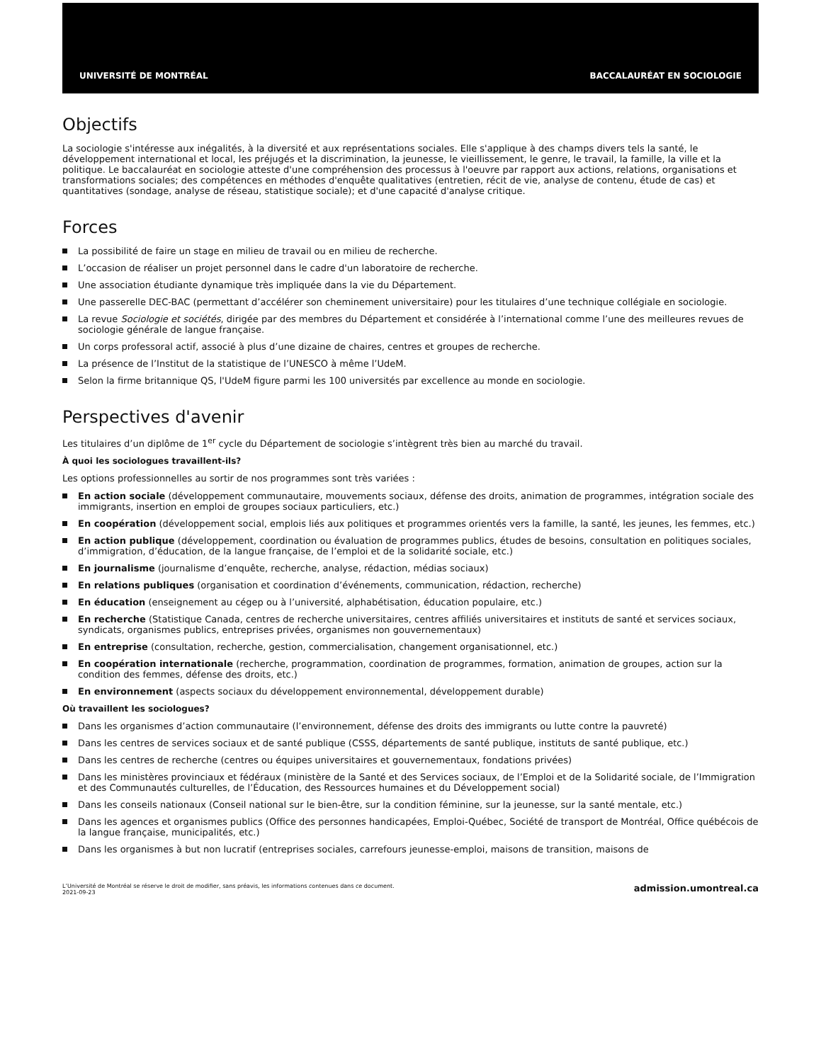UNIVERSITÉ DE MONTRÉAL BACCALAURÉAT EN SOCIOLOGIE
Objectifs
La sociologie s'intéresse aux inégalités, à la diversité et aux représentations sociales. Elle s'applique à des champs divers tels la santé, le développement international et local, les préjugés et la discrimination, la jeunesse, le vieillissement, le genre, le travail, la famille, la ville et la politique. Le baccalauréat en sociologie atteste d'une compréhension des processus à l'oeuvre par rapport aux actions, relations, organisations et transformations sociales; des compétences en méthodes d'enquête qualitatives (entretien, récit de vie, analyse de contenu, étude de cas) et quantitatives (sondage, analyse de réseau, statistique sociale); et d'une capacité d'analyse critique.
Forces
La possibilité de faire un stage en milieu de travail ou en milieu de recherche.
L’occasion de réaliser un projet personnel dans le cadre d'un laboratoire de recherche.
Une association étudiante dynamique très impliquée dans la vie du Département.
Une passerelle DEC-BAC (permettant d’accélérer son cheminement universitaire) pour les titulaires d’une technique collégiale en sociologie.
La revue Sociologie et sociétés, dirigée par des membres du Département et considérée à l’international comme l’une des meilleures revues de sociologie générale de langue française.
Un corps professoral actif, associé à plus d’une dizaine de chaires, centres et groupes de recherche.
La présence de l’Institut de la statistique de l’UNESCO à même l’UdeM.
Selon la firme britannique QS, l'UdeM figure parmi les 100 universités par excellence au monde en sociologie.
Perspectives d'avenir
Les titulaires d’un diplôme de 1<sup>er</sup> cycle du Département de sociologie s’intègrent très bien au marché du travail.
À quoi les sociologues travaillent-ils?
Les options professionnelles au sortir de nos programmes sont très variées :
En action sociale (développement communautaire, mouvements sociaux, défense des droits, animation de programmes, intégration sociale des immigrants, insertion en emploi de groupes sociaux particuliers, etc.)
En coopération (développement social, emplois liés aux politiques et programmes orientés vers la famille, la santé, les jeunes, les femmes, etc.)
En action publique (développement, coordination ou évaluation de programmes publics, études de besoins, consultation en politiques sociales, d’immigration, d’éducation, de la langue française, de l’emploi et de la solidarité sociale, etc.)
En journalisme (journalisme d’enquête, recherche, analyse, rédaction, médias sociaux)
En relations publiques (organisation et coordination d’événements, communication, rédaction, recherche)
En éducation (enseignement au cégep ou à l’université, alphabétisation, éducation populaire, etc.)
En recherche (Statistique Canada, centres de recherche universitaires, centres affiliés universitaires et instituts de santé et services sociaux, syndicats, organismes publics, entreprises privées, organismes non gouvernementaux)
En entreprise (consultation, recherche, gestion, commercialisation, changement organisationnel, etc.)
En coopération internationale (recherche, programmation, coordination de programmes, formation, animation de groupes, action sur la condition des femmes, défense des droits, etc.)
En environnement (aspects sociaux du développement environnemental, développement durable)
Où travaillent les sociologues?
Dans les organismes d’action communautaire (l’environnement, défense des droits des immigrants ou lutte contre la pauvreté)
Dans les centres de services sociaux et de santé publique (CSSS, départements de santé publique, instituts de santé publique, etc.)
Dans les centres de recherche (centres ou équipes universitaires et gouvernementaux, fondations privées)
Dans les ministères provinciaux et fédéraux (ministère de la Santé et des Services sociaux, de l’Emploi et de la Solidarité sociale, de l’Immigration et des Communautés culturelles, de l’Éducation, des Ressources humaines et du Développement social)
Dans les conseils nationaux (Conseil national sur le bien-être, sur la condition féminine, sur la jeunesse, sur la santé mentale, etc.)
Dans les agences et organismes publics (Office des personnes handicapées, Emploi-Québec, Société de transport de Montréal, Office québécois de la langue française, municipalités, etc.)
Dans les organismes à but non lucratif (entreprises sociales, carrefours jeunesse-emploi, maisons de transition, maisons de
L’Université de Montréal se réserve le droit de modifier, sans préavis, les informations contenues dans ce document.
2021-09-23 admission.umontreal.ca